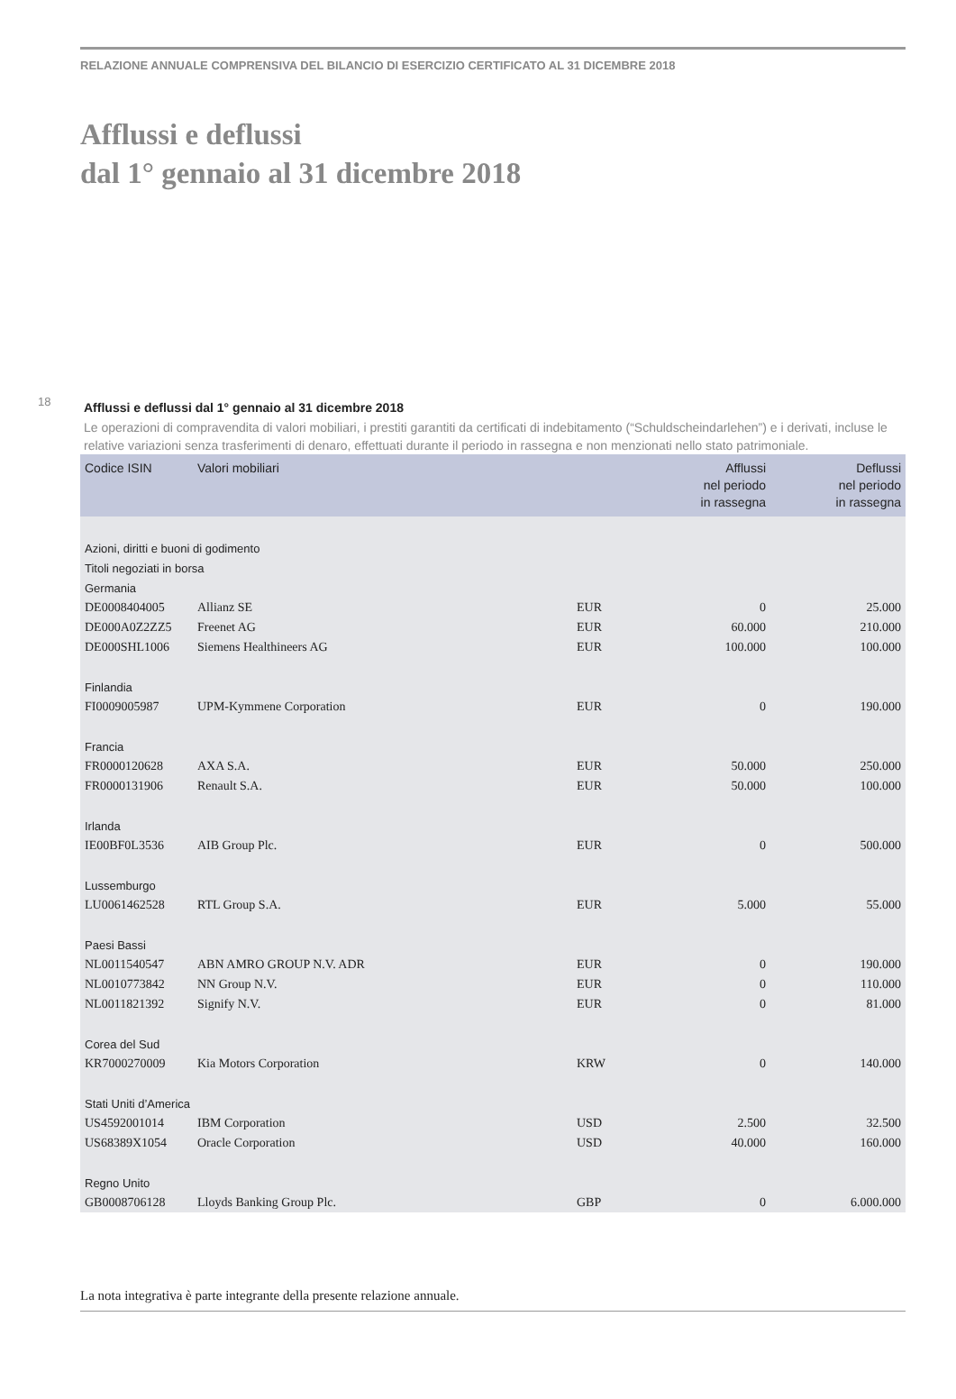RELAZIONE ANNUALE COMPRENSIVA DEL BILANCIO DI ESERCIZIO CERTIFICATO AL 31 DICEMBRE 2018
Afflussi e deflussi
dal 1° gennaio al 31 dicembre 2018
18
Afflussi e deflussi dal 1° gennaio al 31 dicembre 2018
Le operazioni di compravendita di valori mobiliari, i prestiti garantiti da certificati di indebitamento (“Schuldscheindarlehen”) e i derivati, incluse le relative variazioni senza trasferimenti di denaro, effettuati durante il periodo in rassegna e non menzionati nello stato patrimoniale.
| Codice ISIN | Valori mobiliari | | Afflussi nel periodo in rassegna | Deflussi nel periodo in rassegna |
| --- | --- | --- | --- | --- |
| Azioni, diritti e buoni di godimento | | | | |
| Titoli negoziati in borsa | | | | |
| Germania | | | | |
| DE0008404005 | Allianz SE | EUR | 0 | 25.000 |
| DE000A0Z2ZZ5 | Freenet AG | EUR | 60.000 | 210.000 |
| DE000SHL1006 | Siemens Healthineers AG | EUR | 100.000 | 100.000 |
| Finlandia | | | | |
| FI0009005987 | UPM-Kymmene Corporation | EUR | 0 | 190.000 |
| Francia | | | | |
| FR0000120628 | AXA S.A. | EUR | 50.000 | 250.000 |
| FR0000131906 | Renault S.A. | EUR | 50.000 | 100.000 |
| Irlanda | | | | |
| IE00BF0L3536 | AIB Group Plc. | EUR | 0 | 500.000 |
| Lussemburgo | | | | |
| LU0061462528 | RTL Group S.A. | EUR | 5.000 | 55.000 |
| Paesi Bassi | | | | |
| NL0011540547 | ABN AMRO GROUP N.V. ADR | EUR | 0 | 190.000 |
| NL0010773842 | NN Group N.V. | EUR | 0 | 110.000 |
| NL0011821392 | Signify N.V. | EUR | 0 | 81.000 |
| Corea del Sud | | | | |
| KR7000270009 | Kia Motors Corporation | KRW | 0 | 140.000 |
| Stati Uniti d’America | | | | |
| US4592001014 | IBM Corporation | USD | 2.500 | 32.500 |
| US68389X1054 | Oracle Corporation | USD | 40.000 | 160.000 |
| Regno Unito | | | | |
| GB0008706128 | Lloyds Banking Group Plc. | GBP | 0 | 6.000.000 |
La nota integrativa è parte integrante della presente relazione annuale.